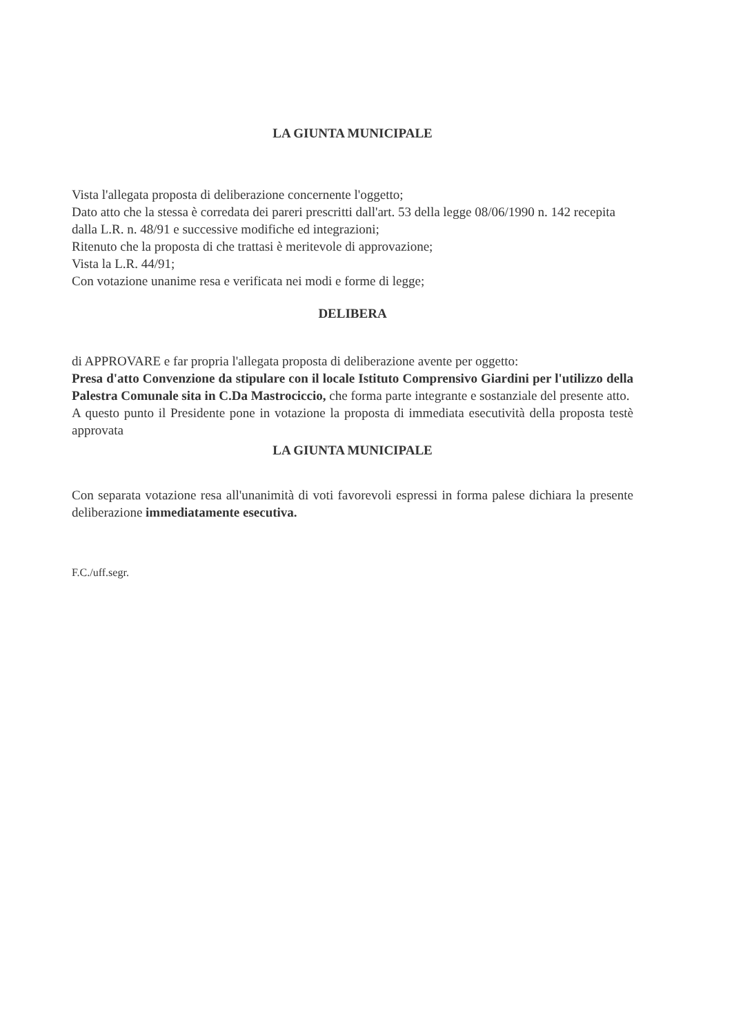LA GIUNTA MUNICIPALE
Vista l'allegata proposta di deliberazione concernente l'oggetto;
Dato atto che la stessa è corredata dei pareri prescritti dall'art. 53 della legge 08/06/1990 n. 142 recepita dalla L.R. n. 48/91 e successive modifiche ed integrazioni;
Ritenuto che la proposta di che trattasi è meritevole di approvazione;
Vista la L.R. 44/91;
Con votazione unanime resa e verificata nei modi e forme di legge;
DELIBERA
di APPROVARE e far propria l'allegata proposta di deliberazione avente per oggetto:
Presa d'atto Convenzione da stipulare con il locale Istituto Comprensivo Giardini per l'utilizzo della Palestra Comunale sita in C.Da Mastrociccio, che forma parte integrante e sostanziale del presente atto.
A questo punto il Presidente pone in votazione la proposta di immediata esecutività della proposta testè approvata
LA GIUNTA MUNICIPALE
Con separata votazione resa all'unanimità di voti favorevoli espressi in forma palese dichiara la presente deliberazione immediatamente esecutiva.
F.C./uff.segr.